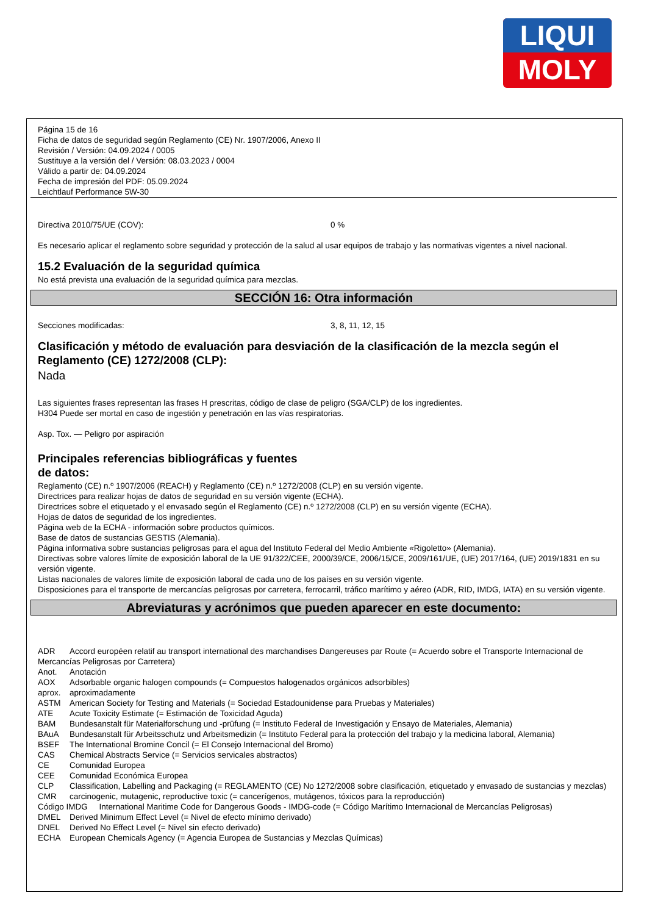LIQUI
MOLY
Página 15 de 16
Ficha de datos de seguridad según Reglamento (CE) Nr. 1907/2006, Anexo II
Revisión / Versión: 04.09.2024 / 0005
Sustituye a la versión del / Versión: 08.03.2023 / 0004
Válido a partir de: 04.09.2024
Fecha de impresión del PDF: 05.09.2024
Leichtlauf Performance 5W-30
Directiva 2010/75/UE (COV): 0 %
Es necesario aplicar el reglamento sobre seguridad y protección de la salud al usar equipos de trabajo y las normativas vigentes a nivel nacional.
15.2 Evaluación de la seguridad química
No está prevista una evaluación de la seguridad química para mezclas.
SECCIÓN 16: Otra información
Secciones modificadas: 3, 8, 11, 12, 15
Clasificación y método de evaluación para desviación de la clasificación de la mezcla según el Reglamento (CE) 1272/2008 (CLP):
Nada
Las siguientes frases representan las frases H prescritas, código de clase de peligro (SGA/CLP) de los ingredientes.
H304 Puede ser mortal en caso de ingestión y penetración en las vías respiratorias.
Asp. Tox. — Peligro por aspiración
Principales referencias bibliográficas y fuentes
de datos:
Reglamento (CE) n.º 1907/2006 (REACH) y Reglamento (CE) n.º 1272/2008 (CLP) en su versión vigente.
Directrices para realizar hojas de datos de seguridad en su versión vigente (ECHA).
Directrices sobre el etiquetado y el envasado según el Reglamento (CE) n.º 1272/2008 (CLP) en su versión vigente (ECHA).
Hojas de datos de seguridad de los ingredientes.
Página web de la ECHA - información sobre productos químicos.
Base de datos de sustancias GESTIS (Alemania).
Página informativa sobre sustancias peligrosas para el agua del Instituto Federal del Medio Ambiente «Rigoletto» (Alemania).
Directivas sobre valores límite de exposición laboral de la UE 91/322/CEE, 2000/39/CE, 2006/15/CE, 2009/161/UE, (UE) 2017/164, (UE) 2019/1831 en su versión vigente.
Listas nacionales de valores límite de exposición laboral de cada uno de los países en su versión vigente.
Disposiciones para el transporte de mercancías peligrosas por carretera, ferrocarril, tráfico marítimo y aéreo (ADR, RID, IMDG, IATA) en su versión vigente.
Abreviaturas y acrónimos que pueden aparecer en este documento:
ADR Accord européen relatif au transport international des marchandises Dangereuses par Route (= Acuerdo sobre el Transporte Internacional de Mercancías Peligrosas por Carretera)
Anot. Anotación
AOX Adsorbable organic halogen compounds (= Compuestos halogenados orgánicos adsorbibles)
aprox. aproximadamente
ASTM American Society for Testing and Materials (= Sociedad Estadounidense para Pruebas y Materiales)
ATE Acute Toxicity Estimate (= Estimación de Toxicidad Aguda)
BAM Bundesanstalt für Materialforschung und -prüfung (= Instituto Federal de Investigación y Ensayo de Materiales, Alemania)
BAuA Bundesanstalt für Arbeitsschutz und Arbeitsmedizin (= Instituto Federal para la protección del trabajo y la medicina laboral, Alemania)
BSEF The International Bromine Concil (= El Consejo Internacional del Bromo)
CAS Chemical Abstracts Service (= Servicios servicales abstractos)
CE Comunidad Europea
CEE Comunidad Económica Europea
CLP Classification, Labelling and Packaging (= REGLAMENTO (CE) No 1272/2008 sobre clasificación, etiquetado y envasado de sustancias y mezclas)
CMR carcinogenic, mutagenic, reproductive toxic (= cancerígenos, mutágenos, tóxicos para la reproducción)
Código IMDG International Maritime Code for Dangerous Goods - IMDG-code (= Código Marítimo Internacional de Mercancías Peligrosas)
DMEL Derived Minimum Effect Level (= Nivel de efecto mínimo derivado)
DNEL Derived No Effect Level (= Nivel sin efecto derivado)
ECHA European Chemicals Agency (= Agencia Europea de Sustancias y Mezclas Químicas)